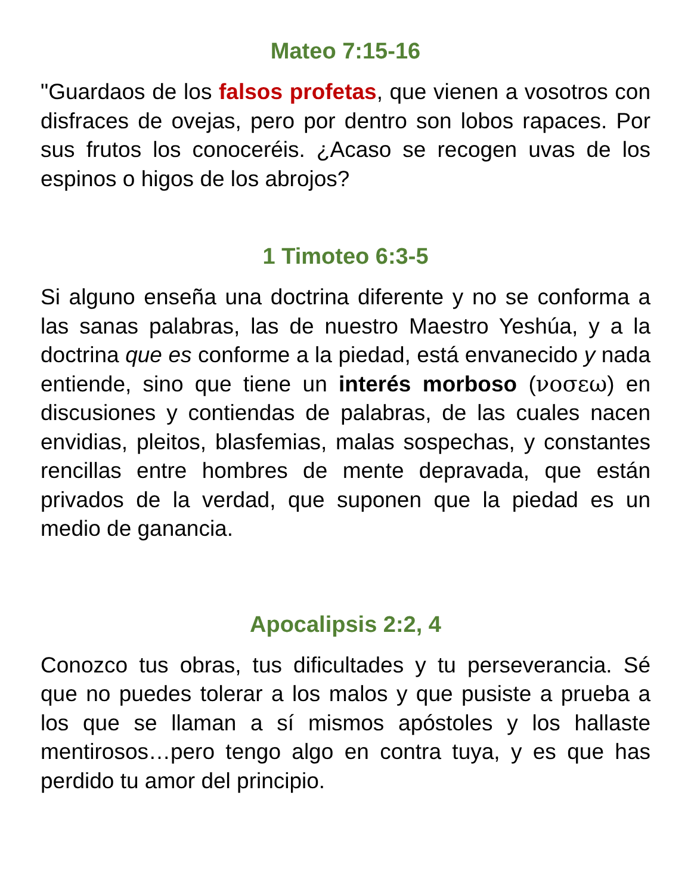Mateo 7:15-16
"Guardaos de los falsos profetas, que vienen a vosotros con disfraces de ovejas, pero por dentro son lobos rapaces. Por sus frutos los conoceréis. ¿Acaso se recogen uvas de los espinos o higos de los abrojos?
1 Timoteo 6:3-5
Si alguno enseña una doctrina diferente y no se conforma a las sanas palabras, las de nuestro Maestro Yeshúa, y a la doctrina que es conforme a la piedad, está envanecido y nada entiende, sino que tiene un interés morboso (νοσεω) en discusiones y contiendas de palabras, de las cuales nacen envidias, pleitos, blasfemias, malas sospechas, y constantes rencillas entre hombres de mente depravada, que están privados de la verdad, que suponen que la piedad es un medio de ganancia.
Apocalipsis 2:2, 4
Conozco tus obras, tus dificultades y tu perseverancia. Sé que no puedes tolerar a los malos y que pusiste a prueba a los que se llaman a sí mismos apóstoles y los hallaste mentirosos…pero tengo algo en contra tuya, y es que has perdido tu amor del principio.